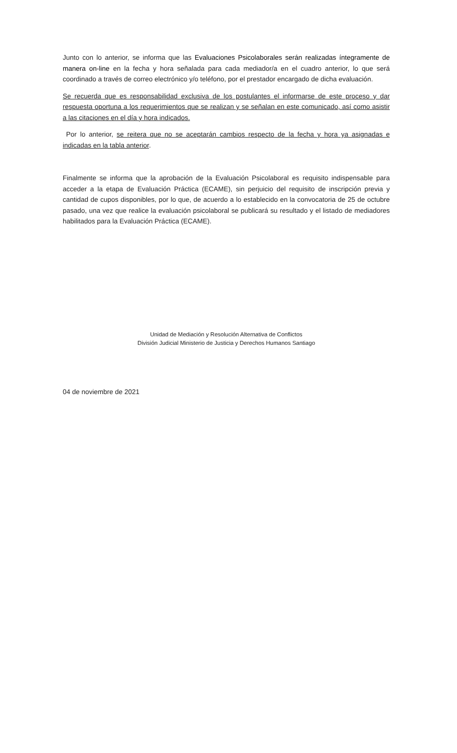Junto con lo anterior, se informa que las Evaluaciones Psicolaborales serán realizadas íntegramente de manera on-line en la fecha y hora señalada para cada mediador/a en el cuadro anterior, lo que será coordinado a través de correo electrónico y/o teléfono, por el prestador encargado de dicha evaluación.
Se recuerda que es responsabilidad exclusiva de los postulantes el informarse de este proceso y dar respuesta oportuna a los requerimientos que se realizan y se señalan en este comunicado, así como asistir a las citaciones en el día y hora indicados.
Por lo anterior, se reitera que no se aceptarán cambios respecto de la fecha y hora ya asignadas e indicadas en la tabla anterior.
Finalmente se informa que la aprobación de la Evaluación Psicolaboral es requisito indispensable para acceder a la etapa de Evaluación Práctica (ECAME), sin perjuicio del requisito de inscripción previa y cantidad de cupos disponibles, por lo que, de acuerdo a lo establecido en la convocatoria de 25 de octubre pasado, una vez que realice la evaluación psicolaboral se publicará su resultado y el listado de mediadores habilitados para la Evaluación Práctica (ECAME).
Unidad de Mediación y Resolución Alternativa de Conflictos
División Judicial Ministerio de Justicia y Derechos Humanos Santiago
04 de noviembre de 2021